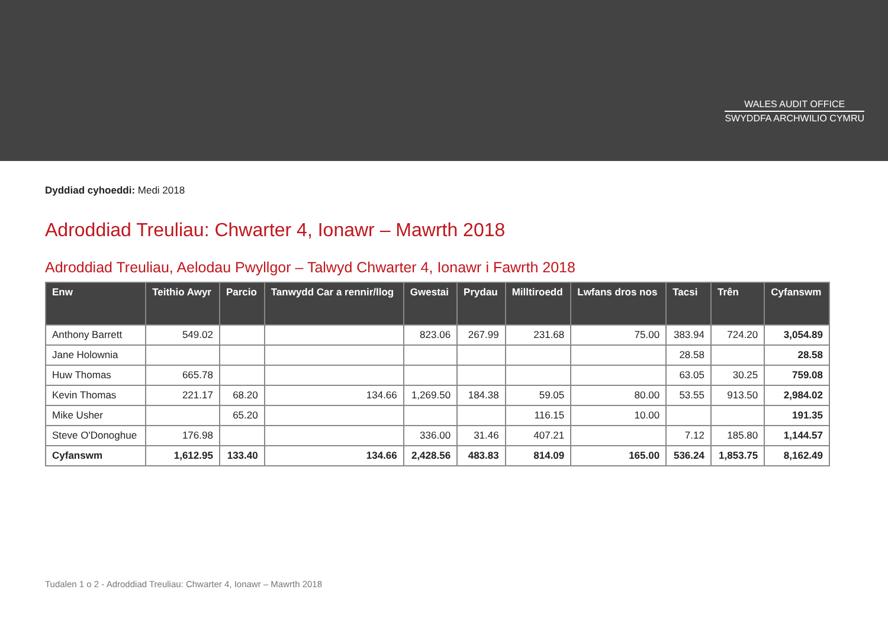WALES AUDIT OFFICE
SWYDDFA ARCHWILIO CYMRU
Dyddiad cyhoeddi: Medi 2018
Adroddiad Treuliau: Chwarter 4, Ionawr – Mawrth 2018
Adroddiad Treuliau, Aelodau Pwyllgor – Talwyd Chwarter 4, Ionawr i Fawrth 2018
| Enw | Teithio Awyr | Parcio | Tanwydd Car a rennir/llog | Gwestai | Prydau | Milltiroedd | Lwfans dros nos | Tacsi | Trên | Cyfanswm |
| --- | --- | --- | --- | --- | --- | --- | --- | --- | --- | --- |
| Anthony Barrett | 549.02 | | | 823.06 | 267.99 | 231.68 | 75.00 | 383.94 | 724.20 | 3,054.89 |
| Jane Holownia | | | | | | | | 28.58 | | 28.58 |
| Huw Thomas | 665.78 | | | | | | | 63.05 | 30.25 | 759.08 |
| Kevin Thomas | 221.17 | 68.20 | 134.66 | 1,269.50 | 184.38 | 59.05 | 80.00 | 53.55 | 913.50 | 2,984.02 |
| Mike Usher | | 65.20 | | | | 116.15 | 10.00 | | | 191.35 |
| Steve O'Donoghue | 176.98 | | | 336.00 | 31.46 | 407.21 | | 7.12 | 185.80 | 1,144.57 |
| Cyfanswm | 1,612.95 | 133.40 | 134.66 | 2,428.56 | 483.83 | 814.09 | 165.00 | 536.24 | 1,853.75 | 8,162.49 |
Tudalen 1 o 2 - Adroddiad Treuliau: Chwarter 4, Ionawr – Mawrth 2018